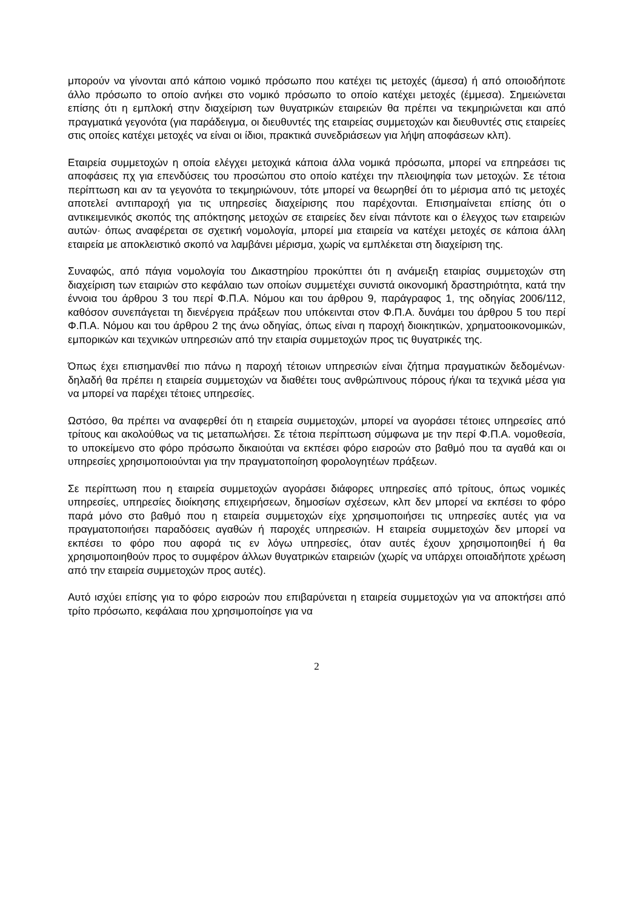μπορούν να γίνονται από κάποιο νομικό πρόσωπο που κατέχει τις μετοχές (άμεσα) ή από οποιοδήποτε άλλο πρόσωπο το οποίο ανήκει στο νομικό πρόσωπο το οποίο κατέχει μετοχές (έμμεσα). Σημειώνεται επίσης ότι η εμπλοκή στην διαχείριση των θυγατρικών εταιρειών θα πρέπει να τεκμηριώνεται και από πραγματικά γεγονότα (για παράδειγμα, οι διευθυντές της εταιρείας συμμετοχών και διευθυντές στις εταιρείες στις οποίες κατέχει μετοχές να είναι οι ίδιοι, πρακτικά συνεδριάσεων για λήψη αποφάσεων κλπ).
Εταιρεία συμμετοχών η οποία ελέγχει μετοχικά κάποια άλλα νομικά πρόσωπα, μπορεί να επηρεάσει τις αποφάσεις πχ για επενδύσεις του προσώπου στο οποίο κατέχει την πλειοψηφία των μετοχών. Σε τέτοια περίπτωση και αν τα γεγονότα το τεκμηριώνουν, τότε μπορεί να θεωρηθεί ότι το μέρισμα από τις μετοχές αποτελεί αντιπαροχή για τις υπηρεσίες διαχείρισης που παρέχονται. Επισημαίνεται επίσης ότι ο αντικειμενικός σκοπός της απόκτησης μετοχών σε εταιρείες δεν είναι πάντοτε και ο έλεγχος των εταιρειών αυτών· όπως αναφέρεται σε σχετική νομολογία, μπορεί μια εταιρεία να κατέχει μετοχές σε κάποια άλλη εταιρεία με αποκλειστικό σκοπό να λαμβάνει μέρισμα, χωρίς να εμπλέκεται στη διαχείριση της.
Συναφώς, από πάγια νομολογία του Δικαστηρίου προκύπτει ότι η ανάμειξη εταιρίας συμμετοχών στη διαχείριση των εταιριών στο κεφάλαιο των οποίων συμμετέχει συνιστά οικονομική δραστηριότητα, κατά την έννοια του άρθρου 3 του περί Φ.Π.Α. Νόμου και του άρθρου 9, παράγραφος 1, της οδηγίας 2006/112, καθόσον συνεπάγεται τη διενέργεια πράξεων που υπόκεινται στον Φ.Π.Α. δυνάμει του άρθρου 5 του περί Φ.Π.Α. Νόμου και του άρθρου 2 της άνω οδηγίας, όπως είναι η παροχή διοικητικών, χρηματοοικονομικών, εμπορικών και τεχνικών υπηρεσιών από την εταιρία συμμετοχών προς τις θυγατρικές της.
Όπως έχει επισημανθεί πιο πάνω η παροχή τέτοιων υπηρεσιών είναι ζήτημα πραγματικών δεδομένων· δηλαδή θα πρέπει η εταιρεία συμμετοχών να διαθέτει τους ανθρώπινους πόρους ή/και τα τεχνικά μέσα για να μπορεί να παρέχει τέτοιες υπηρεσίες.
Ωστόσο, θα πρέπει να αναφερθεί ότι η εταιρεία συμμετοχών, μπορεί να αγοράσει τέτοιες υπηρεσίες από τρίτους και ακολούθως να τις μεταπωλήσει. Σε τέτοια περίπτωση σύμφωνα με την περί Φ.Π.Α. νομοθεσία, το υποκείμενο στο φόρο πρόσωπο δικαιούται να εκπέσει φόρο εισροών στο βαθμό που τα αγαθά και οι υπηρεσίες χρησιμοποιούνται για την πραγματοποίηση φορολογητέων πράξεων.
Σε περίπτωση που η εταιρεία συμμετοχών αγοράσει διάφορες υπηρεσίες από τρίτους, όπως νομικές υπηρεσίες, υπηρεσίες διοίκησης επιχειρήσεων, δημοσίων σχέσεων, κλπ δεν μπορεί να εκπέσει το φόρο παρά μόνο στο βαθμό που η εταιρεία συμμετοχών είχε χρησιμοποιήσει τις υπηρεσίες αυτές για να πραγματοποιήσει παραδόσεις αγαθών ή παροχές υπηρεσιών. Η εταιρεία συμμετοχών δεν μπορεί να εκπέσει το φόρο που αφορά τις εν λόγω υπηρεσίες, όταν αυτές έχουν χρησιμοποιηθεί ή θα χρησιμοποιηθούν προς το συμφέρον άλλων θυγατρικών εταιρειών (χωρίς να υπάρχει οποιαδήποτε χρέωση από την εταιρεία συμμετοχών προς αυτές).
Αυτό ισχύει επίσης για το φόρο εισροών που επιβαρύνεται η εταιρεία συμμετοχών για να αποκτήσει από τρίτο πρόσωπο, κεφάλαια που χρησιμοποίησε για να
2